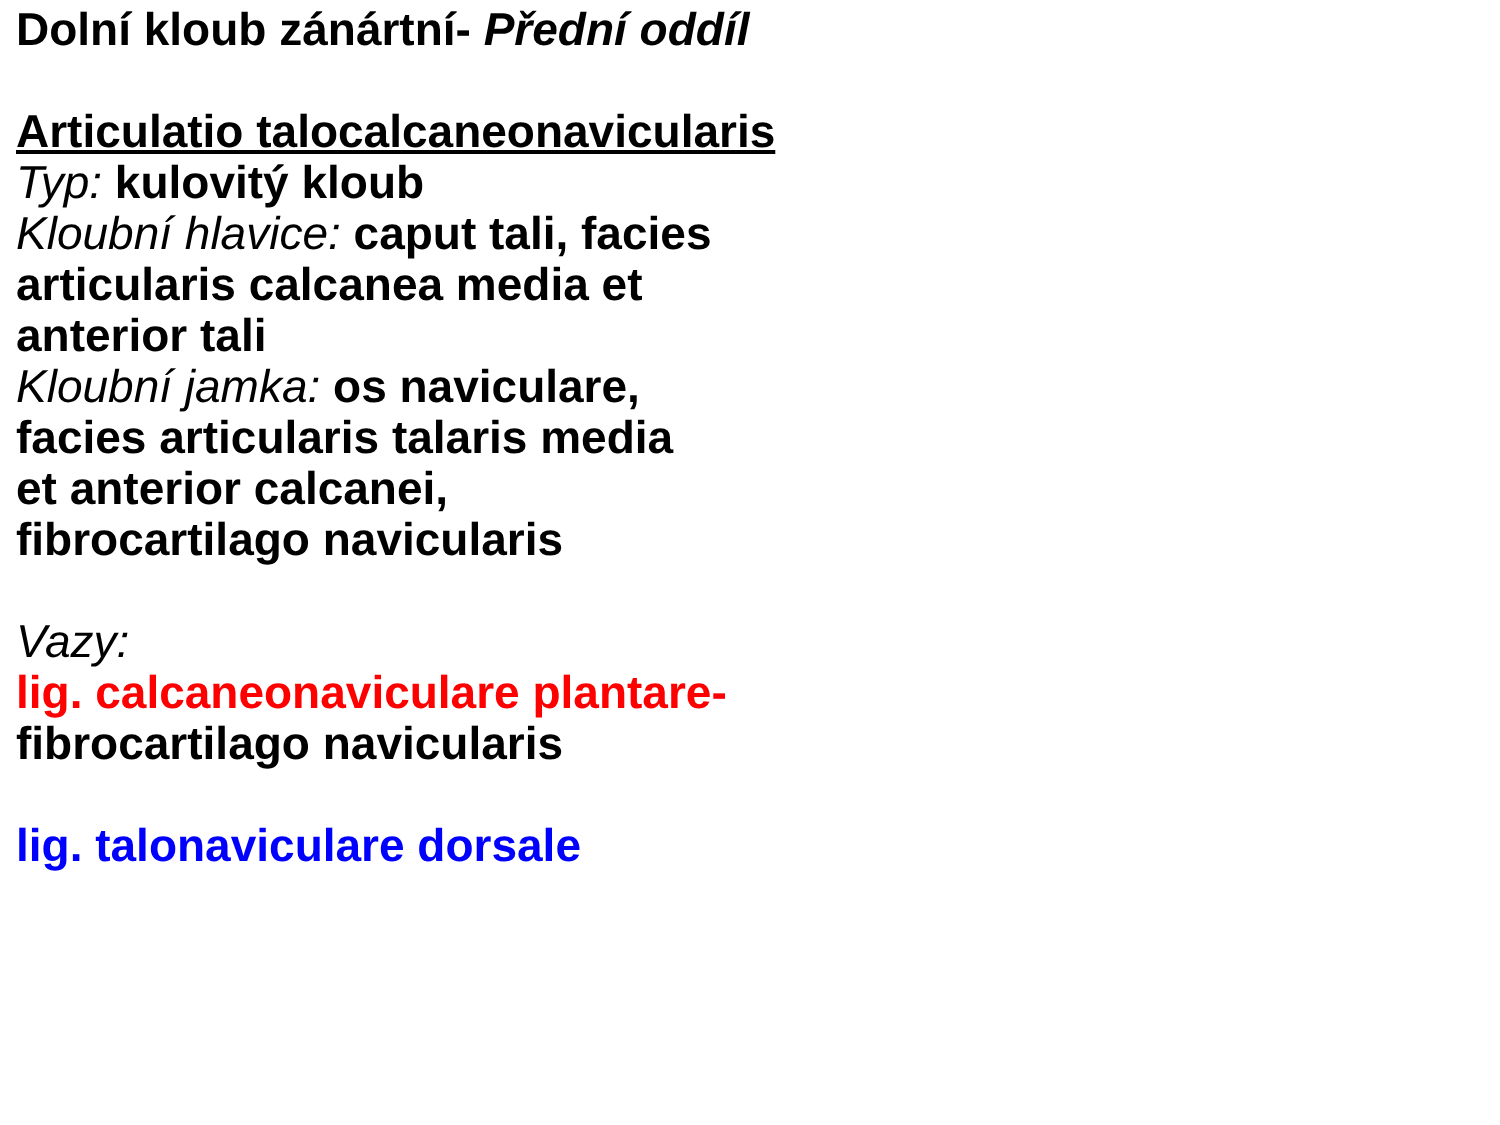Dolní kloub zánártní- Přední oddíl
Articulatio talocalcaneonavicularis
Typ: kulovitý kloub
Kloubní hlavice: caput tali, facies
articularis calcanea media et
anterior tali
Kloubní jamka: os naviculare,
facies articularis talaris media
et anterior calcanei,
fibrocartilago navicularis
Vazy:
lig. calcaneonaviculare plantare-
fibrocartilago navicularis
lig. talonaviculare dorsale